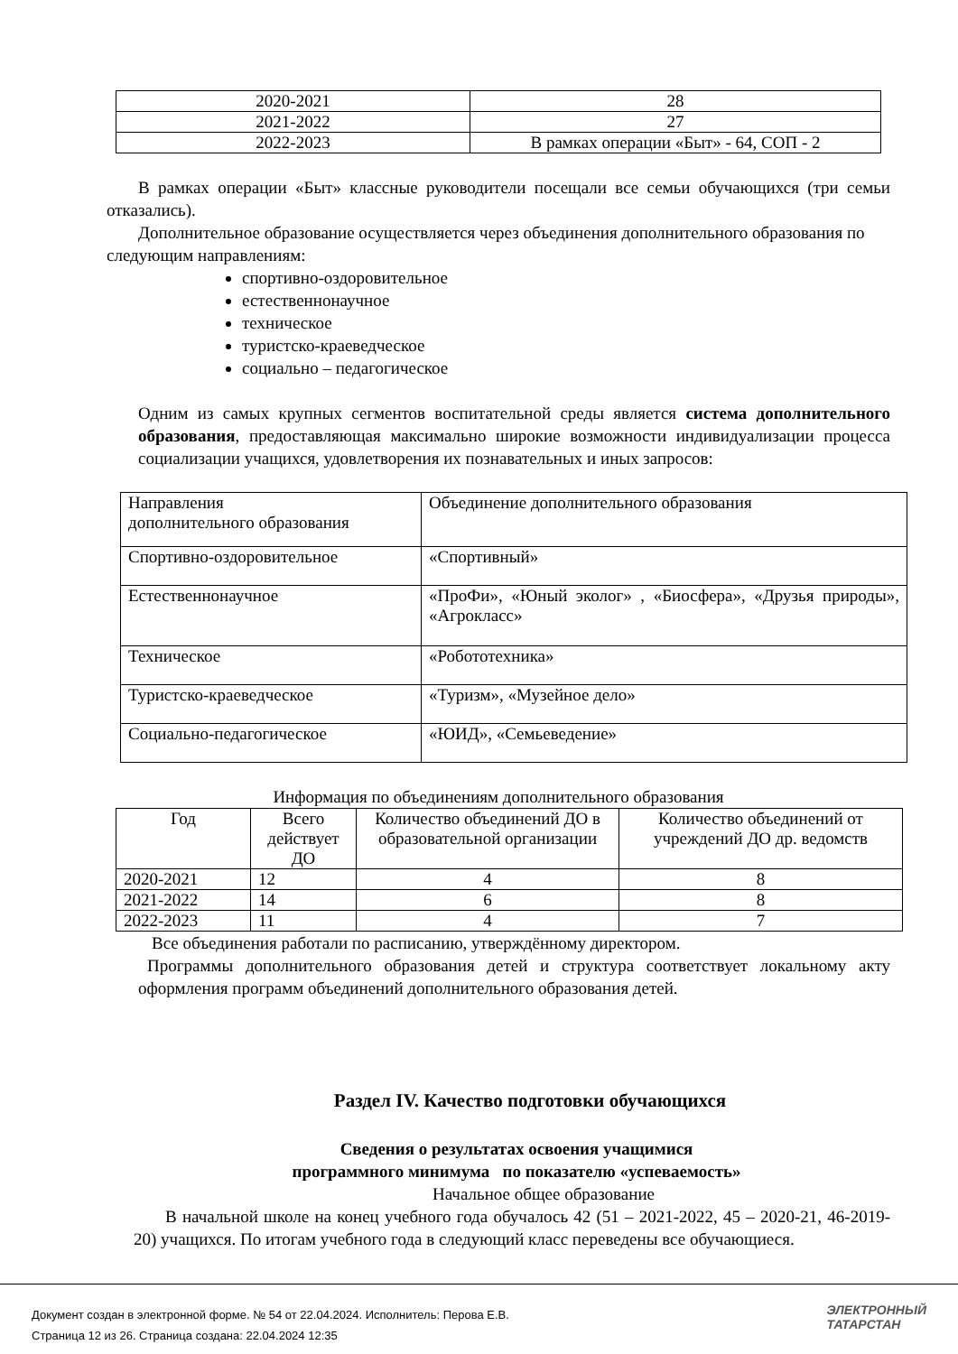| 2020-2021 | 28 |
| 2021-2022 | 27 |
| 2022-2023 | В рамках операции «Быт» - 64, СОП - 2 |
В рамках операции «Быт» классные руководители посещали все семьи обучающихся (три семьи отказались).
Дополнительное образование осуществляется через объединения дополнительного образования по следующим направлениям:
спортивно-оздоровительное
естественнонаучное
техническое
туристско-краеведческое
социально – педагогическое
Одним из самых крупных сегментов воспитательной среды является система дополнительного образования, предоставляющая максимально широкие возможности индивидуализации процесса социализации учащихся, удовлетворения их познавательных и иных запросов:
| Направления дополнительного образования | Объединение дополнительного образования |
| Спортивно-оздоровительное | «Спортивный» |
| Естественнонаучное | «ПроФи», «Юный эколог» , «Биосфера», «Друзья природы», «Агрокласс» |
| Техническое | «Робототехника» |
| Туристско-краеведческое | «Туризм», «Музейное дело» |
| Социально-педагогическое | «ЮИД», «Семьеведение» |
Информация по объединениям дополнительного образования
| Год | Всего действует ДО | Количество объединений ДО в образовательной организации | Количество объединений от учреждений ДО др. ведомств |
| --- | --- | --- | --- |
| 2020-2021 | 12 | 4 | 8 |
| 2021-2022 | 14 | 6 | 8 |
| 2022-2023 | 11 | 4 | 7 |
Все объединения работали по расписанию, утверждённому директором.
Программы дополнительного образования детей и структура соответствует локальному акту оформления программ объединений дополнительного образования детей.
Раздел IV. Качество подготовки обучающихся
Сведения о результатах освоения учащимися
программного минимума по показателю «успеваемость»
Начальное общее образование
В начальной школе на конец учебного года обучалось 42 (51 – 2021-2022, 45 – 2020-21, 46-2019-20) учащихся. По итогам учебного года в следующий класс переведены все обучающиеся.
Документ создан в электронной форме. № 54 от 22.04.2024. Исполнитель: Перова Е.В.
Страница 12 из 26. Страница создана: 22.04.2024 12:35
ЭЛЕКТРОННЫЙ
ТАТАРСТАН